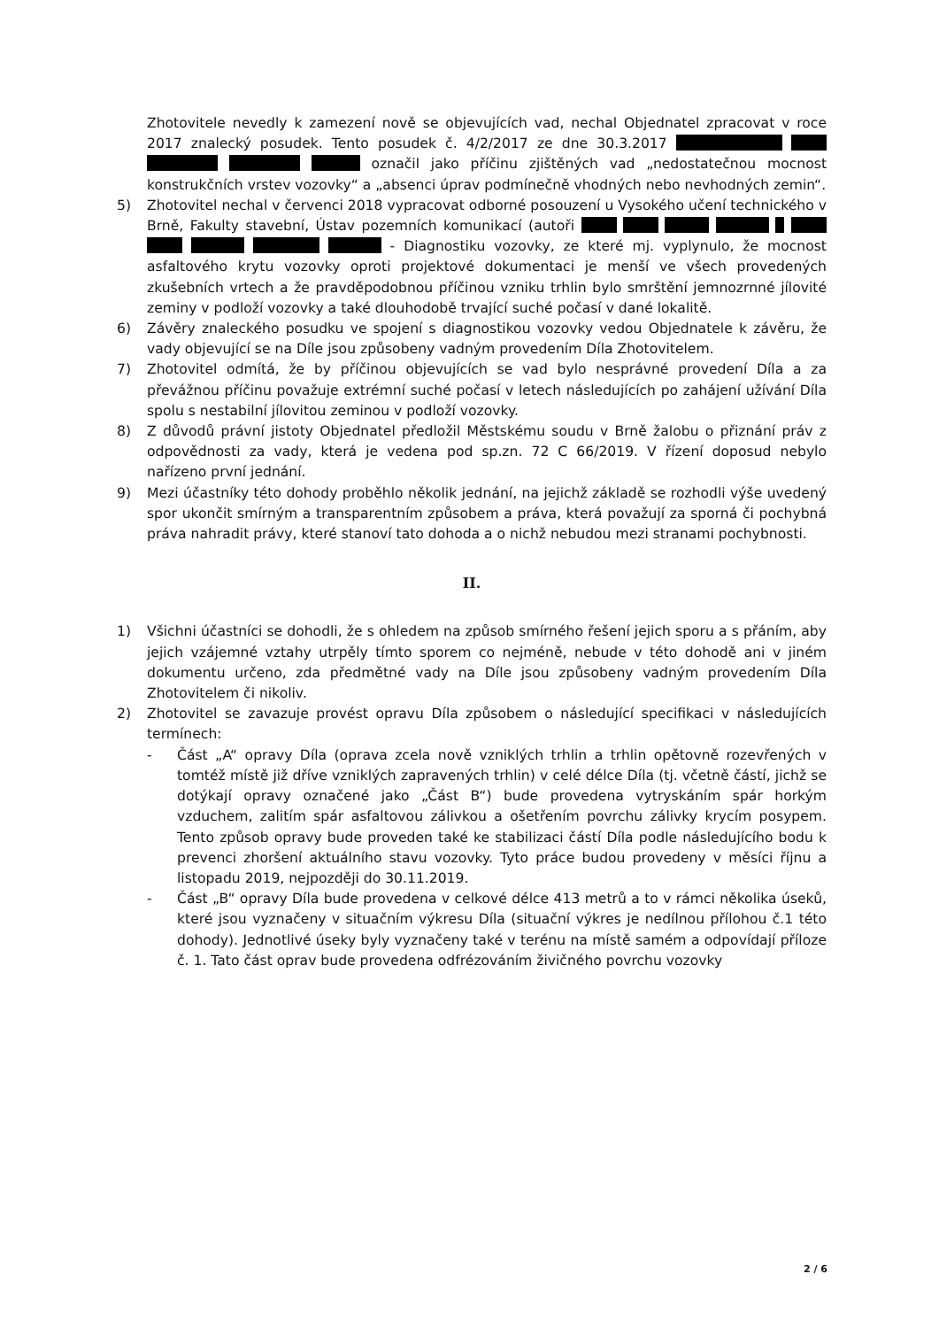Zhotovitele nevedly k zamezení nově se objevujících vad, nechal Objednatel zpracovat v roce 2017 znalecký posudek. Tento posudek č. 4/2/2017 ze dne 30.3.2017 označil jako příčinu zjištěných vad „nedostatečnou mocnost konstrukčních vrstev vozovky“ a „absenci úprav podmínečně vhodných nebo nevhodných zemin“.
5) Zhotovitel nechal v červenci 2018 vypracovat odborné posouzení u Vysokého učení technického v Brně, Fakulty stavební, Ústav pozemních komunikací (autoři - Diagnostiku vozovky, ze které mj. vyplynulo, že mocnost asfaltového krytu vozovky oproti projektové dokumentaci je menší ve všech provedených zkušebních vrtech a že pravděpodobnou příčinou vzniku trhlin bylo smrštění jemnozrnné jílovité zeminy v podloží vozovky a také dlouhodobě trvající suché počasí v dané lokalitě.
6) Závěry znaleckého posudku ve spojení s diagnostikou vozovky vedou Objednatele k závěru, že vady objevující se na Díle jsou způsobeny vadným provedením Díla Zhotovitelem.
7) Zhotovitel odmítá, že by příčinou objevujících se vad bylo nesprávné provedení Díla a za převážnou příčinu považuje extrémní suché počasí v letech následujících po zahájení užívání Díla spolu s nestabilní jílovitou zeminou v podloží vozovky.
8) Z důvodů právní jistoty Objednatel předložil Městskému soudu v Brně žalobu o přiznání práv z odpovědnosti za vady, která je vedena pod sp.zn. 72 C 66/2019. V řízení doposud nebylo nařízeno první jednání.
9) Mezi účastníky této dohody proběhlo několik jednání, na jejichž základě se rozhodli výše uvedený spor ukončit smírným a transparentním způsobem a práva, která považují za sporná či pochybná práva nahradit právy, které stanoví tato dohoda a o nichž nebudou mezi stranami pochybnosti.
II.
1) Všichni účastníci se dohodli, že s ohledem na způsob smírného řešení jejich sporu a s přáním, aby jejich vzájemné vztahy utrpěly tímto sporem co nejméně, nebude v této dohodě ani v jiném dokumentu určeno, zda předmětné vady na Díle jsou způsobeny vadným provedením Díla Zhotovitelem či nikoliv.
2) Zhotovitel se zavazuje provést opravu Díla způsobem o následující specifikaci v následujících termínech:
- Část „A“ opravy Díla (oprava zcela nově vzniklých trhlin a trhlin opětovně rozevřených v tomtéž místě již dříve vzniklých zapravených trhlin) v celé délce Díla (tj. včetně částí, jichž se dotýkají opravy označené jako „Část B“) bude provedena vytryskáním spár horkým vzduchem, zalitím spár asfaltovou zálivkou a ošetřením povrchu zálivky krycím posypem. Tento způsob opravy bude proveden také ke stabilizaci částí Díla podle následujícího bodu k prevenci zhoršení aktuálního stavu vozovky. Tyto práce budou provedeny v měsíci říjnu a listopadu 2019, nejpozději do 30.11.2019.
- Část „B“ opravy Díla bude provedena v celkové délce 413 metrů a to v rámci několika úseků, které jsou vyznačeny v situačním výkresu Díla (situační výkres je nedílnou přílohou č.1 této dohody). Jednotlivé úseky byly vyznačeny také v terénu na místě samém a odpovídají příloze č. 1. Tato část oprav bude provedena odfrézováním živičného povrchu vozovky
2 / 6